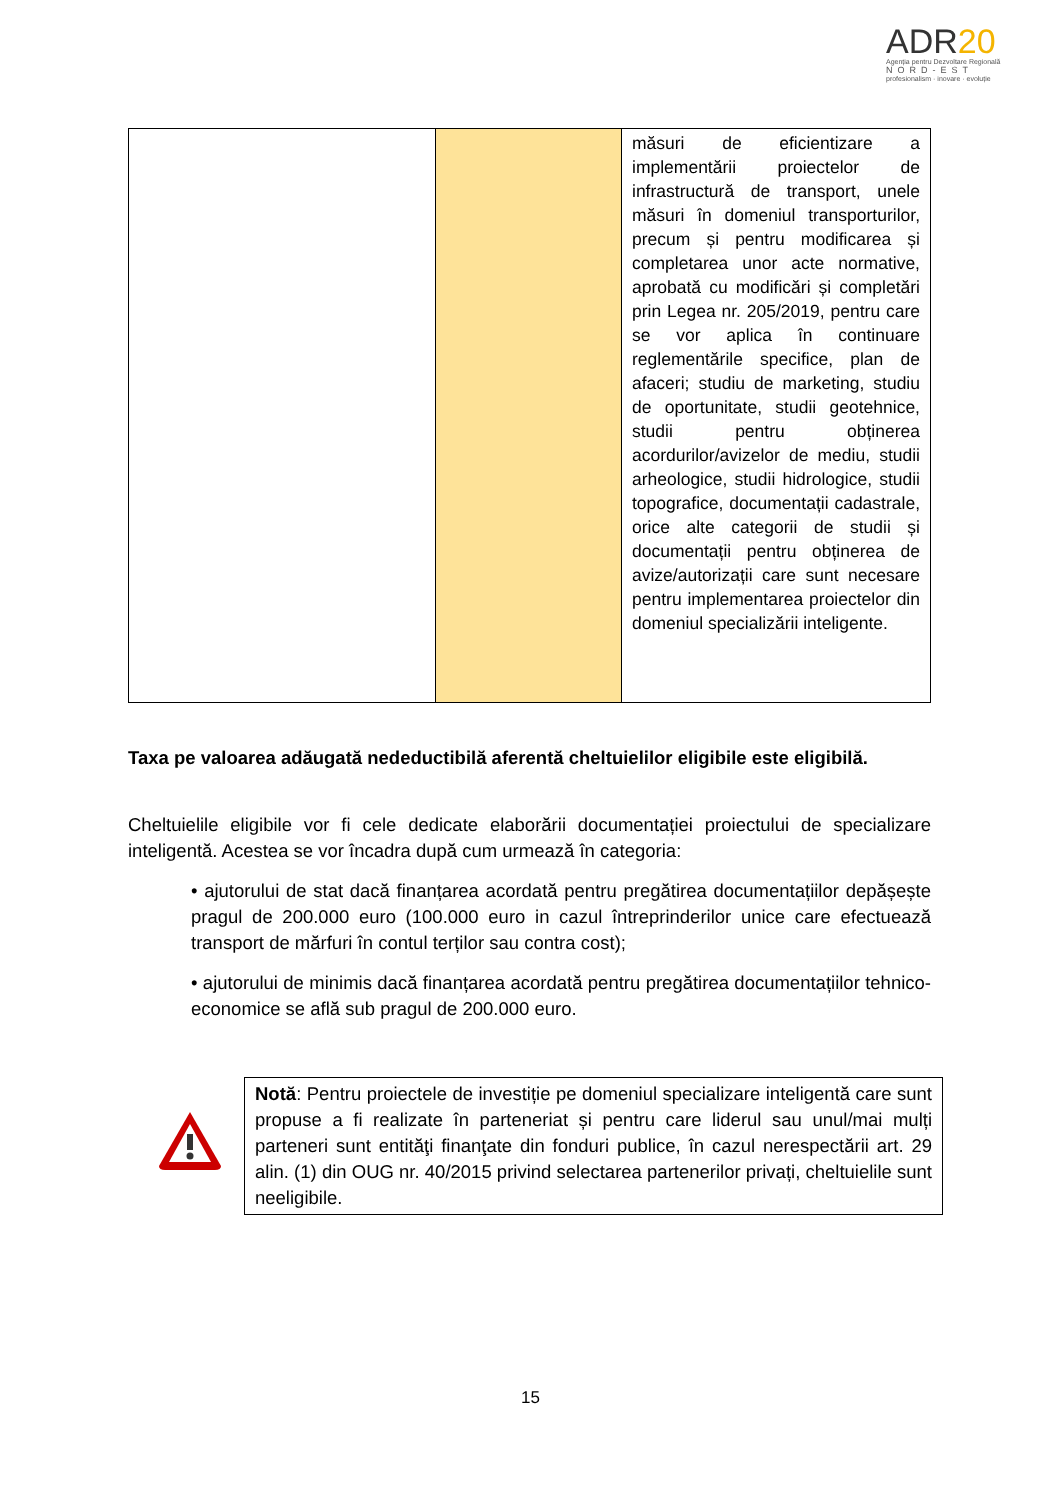ADR20
Agenția pentru Dezvoltare Regională
NORD-EST
profesionalism · inovare · evoluție
| | | măsuri de eficientizare a implementării proiectelor de infrastructură de transport, unele măsuri în domeniul transporturilor, precum și pentru modificarea și completarea unor acte normative, aprobată cu modificări și completări prin Legea nr. 205/2019, pentru care se vor aplica în continuare reglementările specifice, plan de afaceri; studiu de marketing, studiu de oportunitate, studii geotehnice, studii pentru obținerea acordurilor/avizelor de mediu, studii arheologice, studii hidrologice, studii topografice, documentații cadastrale, orice alte categorii de studii și documentații pentru obținerea de avize/autorizații care sunt necesare pentru implementarea proiectelor din domeniul specializării inteligente. |
Taxa pe valoarea adăugată nedeductibilă aferentă cheltuielilor eligibile este eligibilă.
Cheltuielile eligibile vor fi cele dedicate elaborării documentației proiectului de specializare inteligentă. Acestea se vor încadra după cum urmează în categoria:
• ajutorului de stat dacă finanțarea acordată pentru pregătirea documentațiilor depășește pragul de 200.000 euro (100.000 euro in cazul întreprinderilor unice care efectuează transport de mărfuri în contul terților sau contra cost);
• ajutorului de minimis dacă finanțarea acordată pentru pregătirea documentațiilor tehnico-economice se află sub pragul de 200.000 euro.
Notă: Pentru proiectele de investiție pe domeniul specializare inteligentă care sunt propuse a fi realizate în parteneriat și pentru care liderul sau unul/mai mulți parteneri sunt entităţi finanţate din fonduri publice, în cazul nerespectării art. 29 alin. (1) din OUG nr. 40/2015 privind selectarea partenerilor privați, cheltuielile sunt neeligibile.
15